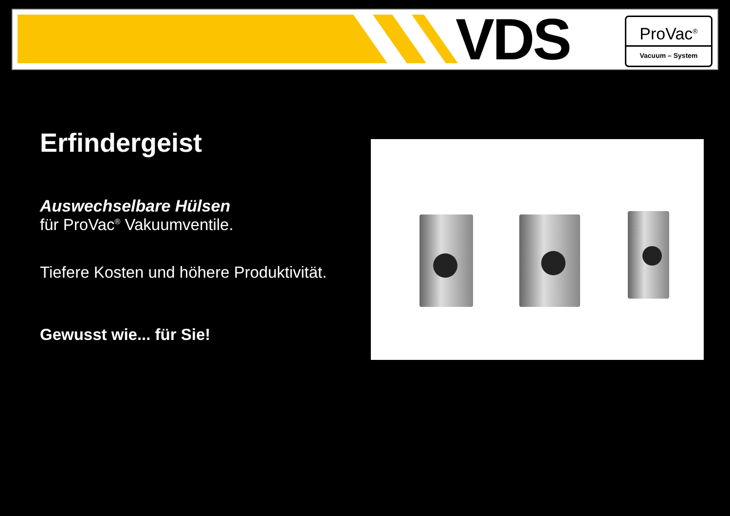VDS
ProVac<sup>®</sup>
Vacuum – System
Erfindergeist
Auswechselbare Hülsen
für ProVac<sup>®</sup> Vakuumventile.
Tiefere Kosten und höhere Produktivität.
Gewusst wie... für Sie!